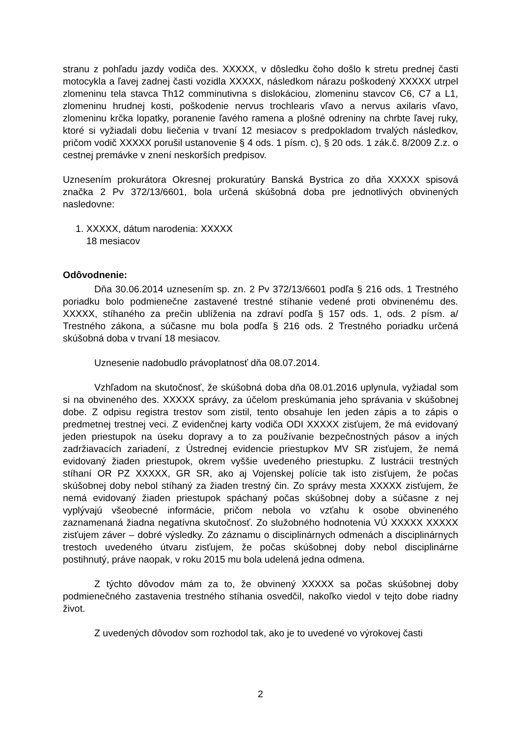stranu z pohľadu jazdy vodiča des. XXXXX, v dôsledku čoho došlo k stretu prednej časti motocykla a ľavej zadnej časti vozidla XXXXX, následkom nárazu poškodený XXXXX utrpel zlomeninu tela stavca Th12 comminutivna s dislokáciou, zlomeninu stavcov C6, C7 a L1, zlomeninu hrudnej kosti, poškodenie nervus trochlearis vľavo a nervus axilaris vľavo, zlomeninu krčka lopatky, poranenie ľavého ramena a plošné odreniny na chrbte ľavej ruky, ktoré si vyžiadali dobu liečenia v trvaní 12 mesiacov s predpokladom trvalých následkov, pričom vodič XXXXX porušil ustanovenie § 4 ods. 1 písm. c), § 20 ods. 1 zák.č. 8/2009 Z.z. o cestnej premávke v znení neskorších predpisov.
Uznesením prokurátora Okresnej prokuratúry Banská Bystrica zo dňa XXXXX spisová značka 2 Pv 372/13/6601, bola určená skúšobná doba pre jednotlivých obvinených nasledovne:
1. XXXXX, dátum narodenia: XXXXX
18 mesiacov
Odôvodnenie:
Dňa 30.06.2014 uznesením sp. zn. 2 Pv 372/13/6601 podľa § 216 ods. 1 Trestného poriadku bolo podmienečne zastavené trestné stíhanie vedené proti obvinenému des. XXXXX, stíhaného za prečin ublíženia na zdraví podľa § 157 ods. 1, ods. 2 písm. a/ Trestného zákona, a súčasne mu bola podľa § 216 ods. 2 Trestného poriadku určená skúšobná doba v trvaní 18 mesiacov.
Uznesenie nadobudlo právoplatnosť dňa 08.07.2014.
Vzhľadom na skutočnosť, že skúšobná doba dňa 08.01.2016 uplynula, vyžiadal som si na obvineného des. XXXXX správy, za účelom preskúmania jeho správania v skúšobnej dobe. Z odpisu registra trestov som zistil, tento obsahuje len jeden zápis a to zápis o predmetnej trestnej veci. Z evidenčnej karty vodiča ODI XXXXX zisťujem, že má evidovaný jeden priestupok na úseku dopravy a to za používanie bezpečnostných pásov a iných zadržiavacích zariadení, z Ústrednej evidencie priestupkov MV SR zisťujem, že nemá evidovaný žiaden priestupok, okrem vyššie uvedeného priestupku. Z lustrácii trestných stíhaní OR PZ XXXXX, GR SR, ako aj Vojenskej polície tak isto zisťujem, že počas skúšobnej doby nebol stíhaný za žiaden trestný čin. Zo správy mesta XXXXX zisťujem, že nemá evidovaný žiaden priestupok spáchaný počas skúšobnej doby a súčasne z nej vyplývajú všeobecné informácie, pričom nebola vo vzťahu k osobe obvineného zaznamenaná žiadna negatívna skutočnosť. Zo služobného hodnotenia VÚ XXXXX XXXXX zisťujem záver – dobré výsledky. Zo záznamu o disciplinárnych odmenách a disciplinárnych trestoch uvedeného útvaru zisťujem, že počas skúšobnej doby nebol disciplinárne postihnutý, práve naopak, v roku 2015 mu bola udelená jedna odmena.
Z týchto dôvodov mám za to, že obvinený XXXXX sa počas skúšobnej doby podmienečného zastavenia trestného stíhania osvedčil, nakoľko viedol v tejto dobe riadny život.
Z uvedených dôvodov som rozhodol tak, ako je to uvedené vo výrokovej časti
2